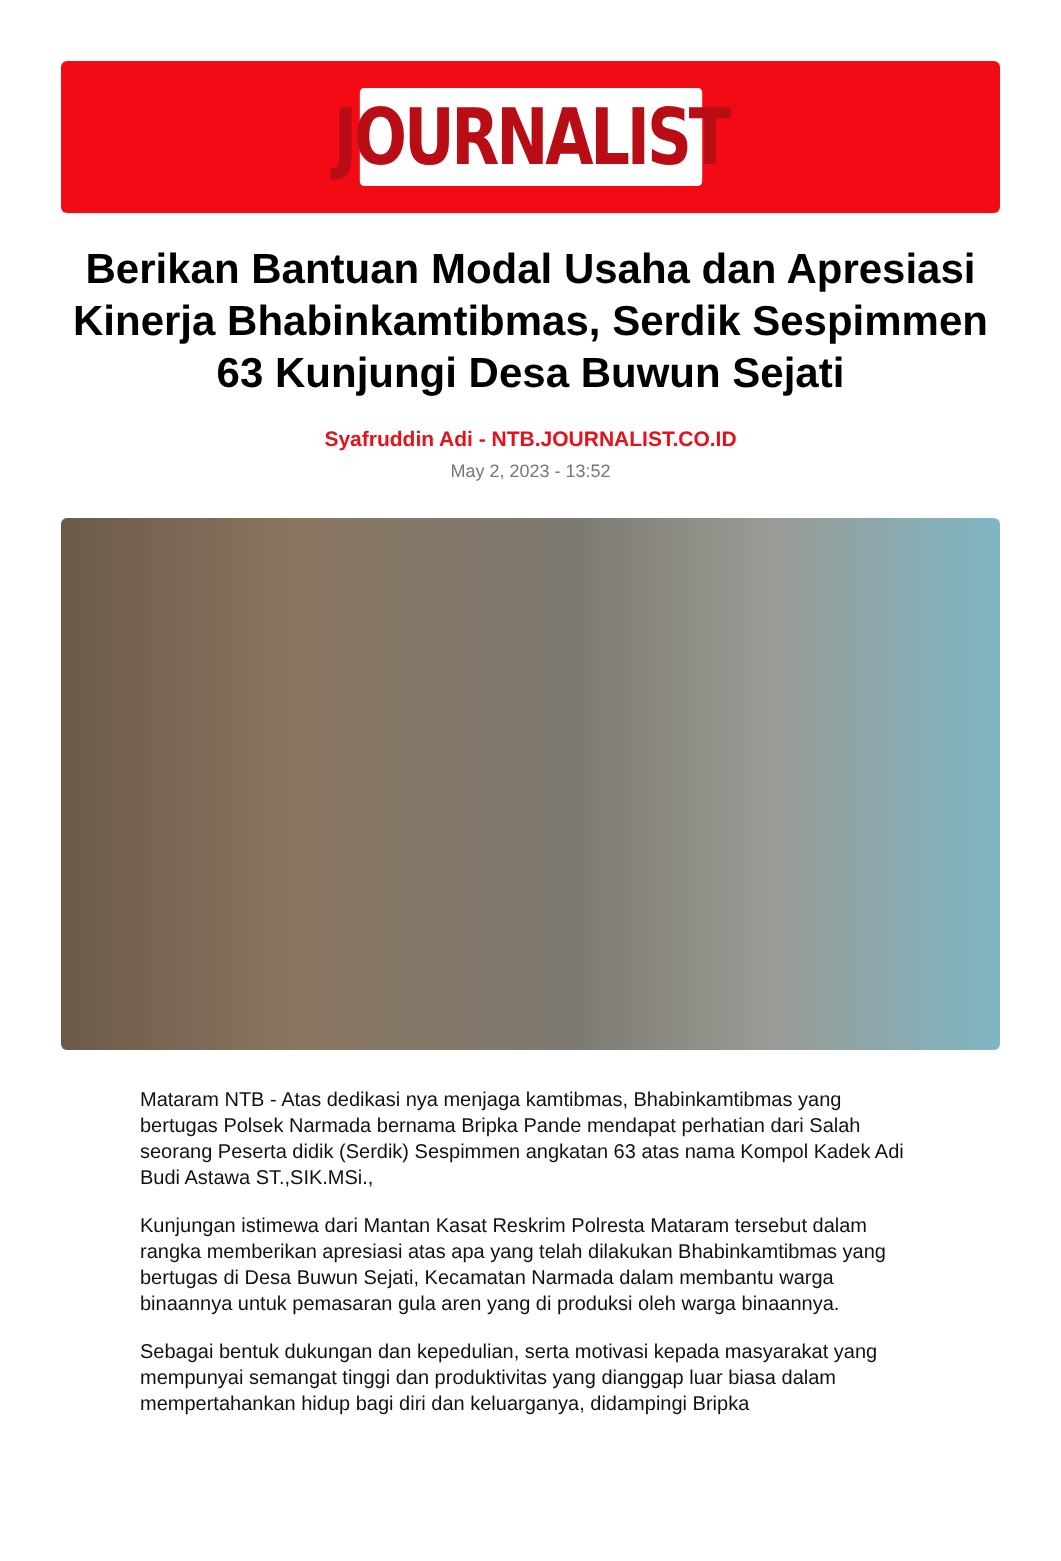JOURNALIST
Berikan Bantuan Modal Usaha dan Apresiasi Kinerja Bhabinkamtibmas, Serdik Sespimmen 63 Kunjungi Desa Buwun Sejati
Syafruddin Adi - NTB.JOURNALIST.CO.ID
May 2, 2023 - 13:52
Mataram NTB - Atas dedikasi nya menjaga kamtibmas, Bhabinkamtibmas yang bertugas Polsek Narmada bernama Bripka Pande mendapat perhatian dari Salah seorang Peserta didik (Serdik) Sespimmen angkatan 63 atas nama Kompol Kadek Adi Budi Astawa ST.,SIK.MSi.,
Kunjungan istimewa dari Mantan Kasat Reskrim Polresta Mataram tersebut dalam rangka memberikan apresiasi atas apa yang telah dilakukan Bhabinkamtibmas yang bertugas di Desa Buwun Sejati, Kecamatan Narmada dalam membantu warga binaannya untuk pemasaran gula aren yang di produksi oleh warga binaannya.
Sebagai bentuk dukungan dan kepedulian, serta motivasi kepada masyarakat yang mempunyai semangat tinggi dan produktivitas yang dianggap luar biasa dalam mempertahankan hidup bagi diri dan keluarganya, didampingi Bripka